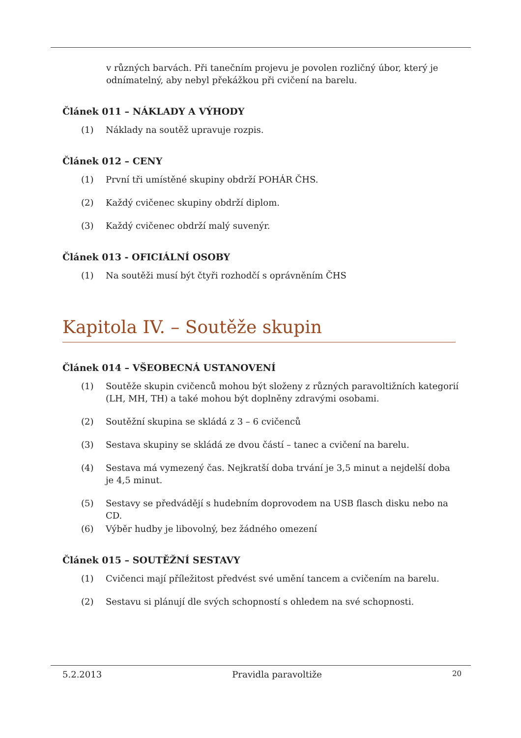v různých barvách. Při tanečním projevu je povolen rozličný úbor, který je odnímatelný, aby nebyl překážkou při cvičení na barelu.
Článek 011 – NÁKLADY A VÝHODY
(1) Náklady na soutěž upravuje rozpis.
Článek 012 – CENY
(1) První tři umístěné skupiny obdrží POHÁR ČHS.
(2) Každý cvičenec skupiny obdrží diplom.
(3) Každý cvičenec obdrží malý suvenýr.
Článek 013 - OFICIÁLNÍ OSOBY
(1) Na soutěži musí být čtyři rozhodčí s oprávněním ČHS
Kapitola IV. – Soutěže skupin
Článek 014 – VŠEOBECNÁ USTANOVENÍ
(1) Soutěže skupin cvičenců mohou být složeny z různých paravoltižních kategorií (LH, MH, TH) a také mohou být doplněny zdravými osobami.
(2) Soutěžní skupina se skládá z 3 – 6 cvičenců
(3) Sestava skupiny se skládá ze dvou částí – tanec a cvičení na barelu.
(4) Sestava má vymezený čas. Nejkratší doba trvání je 3,5 minut a nejdelší doba je 4,5 minut.
(5) Sestavy se předvádějí s hudebním doprovodem na USB flasch disku nebo na CD.
(6) Výběr hudby je libovolný, bez žádného omezení
Článek 015 – SOUTĚŽNÍ SESTAVY
(1) Cvičenci mají příležitost předvést své umění tancem a cvičením na barelu.
(2) Sestavu si plánují dle svých schopností s ohledem na své schopnosti.
5.2.2013 Pravidla paravoltiže 20